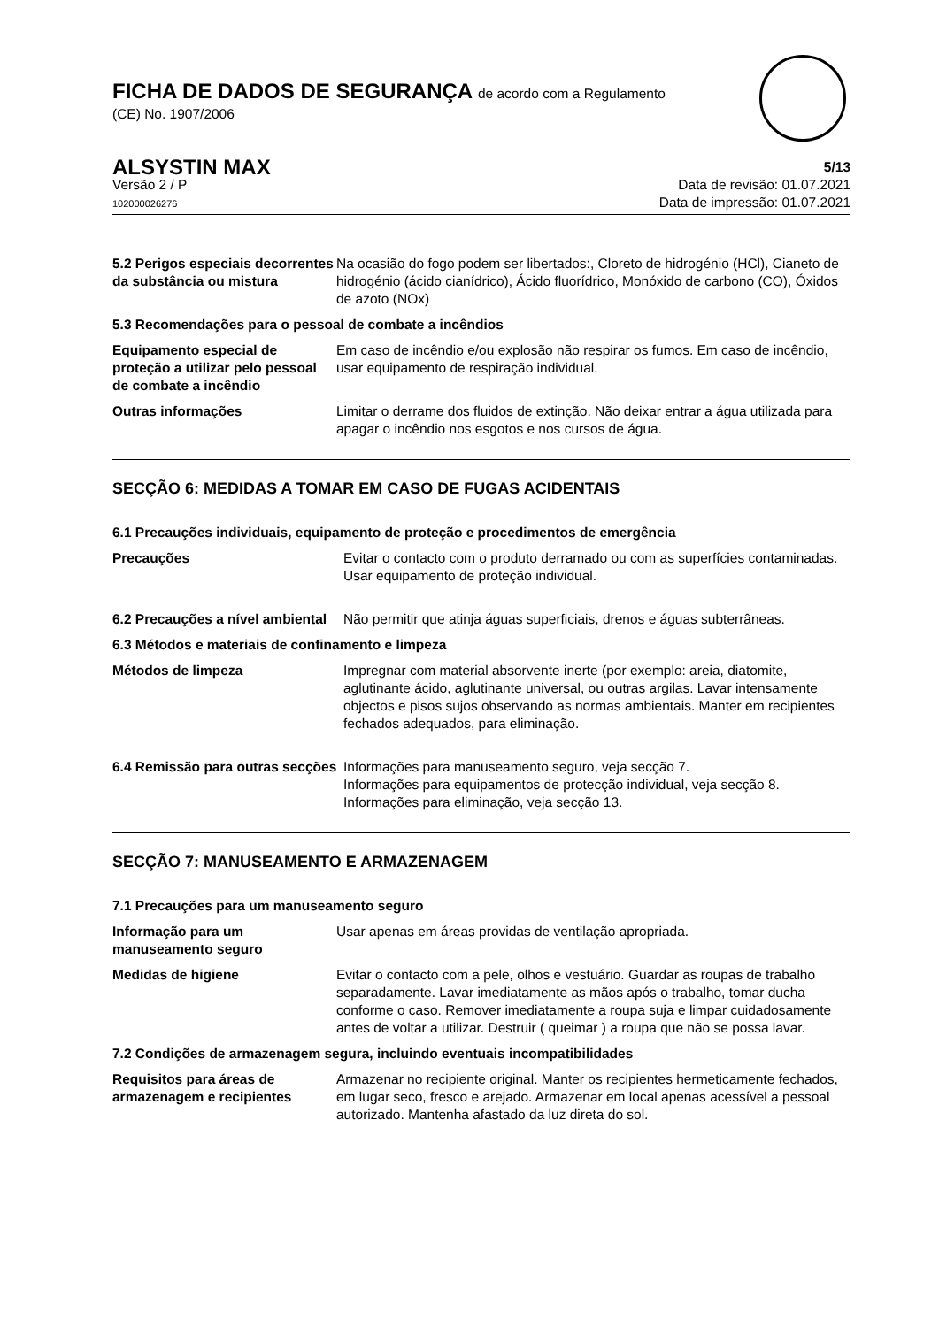FICHA DE DADOS DE SEGURANÇA de acordo com a Regulamento
(CE) No. 1907/2006
ALSYSTIN MAX 5/13
Versão 2 / P
102000026276
Data de revisão: 01.07.2021
Data de impressão: 01.07.2021
5.2 Perigos especiais decorrentes da substância ou mistura
Na ocasião do fogo podem ser libertados:, Cloreto de hidrogénio (HCl), Cianeto de hidrogénio (ácido cianídrico), Ácido fluorídrico, Monóxido de carbono (CO), Óxidos de azoto (NOx)
5.3 Recomendações para o pessoal de combate a incêndios
Equipamento especial de proteção a utilizar pelo pessoal de combate a incêndio
Em caso de incêndio e/ou explosão não respirar os fumos. Em caso de incêndio, usar equipamento de respiração individual.
Outras informações Limitar o derrame dos fluidos de extinção. Não deixar entrar a água utilizada para apagar o incêndio nos esgotos e nos cursos de água.
SECÇÃO 6: MEDIDAS A TOMAR EM CASO DE FUGAS ACIDENTAIS
6.1 Precauções individuais, equipamento de proteção e procedimentos de emergência
Precauções Evitar o contacto com o produto derramado ou com as superfícies contaminadas. Usar equipamento de proteção individual.
6.2 Precauções a nível ambiental
Não permitir que atinja águas superficiais, drenos e águas subterrâneas.
6.3 Métodos e materiais de confinamento e limpeza
Métodos de limpeza Impregnar com material absorvente inerte (por exemplo: areia, diatomite, aglutinante ácido, aglutinante universal, ou outras argilas. Lavar intensamente objectos e pisos sujos observando as normas ambientais. Manter em recipientes fechados adequados, para eliminação.
6.4 Remissão para outras secções
Informações para manuseamento seguro, veja secção 7.
Informações para equipamentos de protecção individual, veja secção 8.
Informações para eliminação, veja secção 13.
SECÇÃO 7: MANUSEAMENTO E ARMAZENAGEM
7.1 Precauções para um manuseamento seguro
Informação para um manuseamento seguro
Usar apenas em áreas providas de ventilação apropriada.
Medidas de higiene Evitar o contacto com a pele, olhos e vestuário. Guardar as roupas de trabalho separadamente. Lavar imediatamente as mãos após o trabalho, tomar ducha conforme o caso. Remover imediatamente a roupa suja e limpar cuidadosamente antes de voltar a utilizar. Destruir ( queimar ) a roupa que não se possa lavar.
7.2 Condições de armazenagem segura, incluindo eventuais incompatibilidades
Requisitos para áreas de armazenagem e recipientes
Armazenar no recipiente original. Manter os recipientes hermeticamente fechados, em lugar seco, fresco e arejado. Armazenar em local apenas acessível a pessoal autorizado. Mantenha afastado da luz direta do sol.